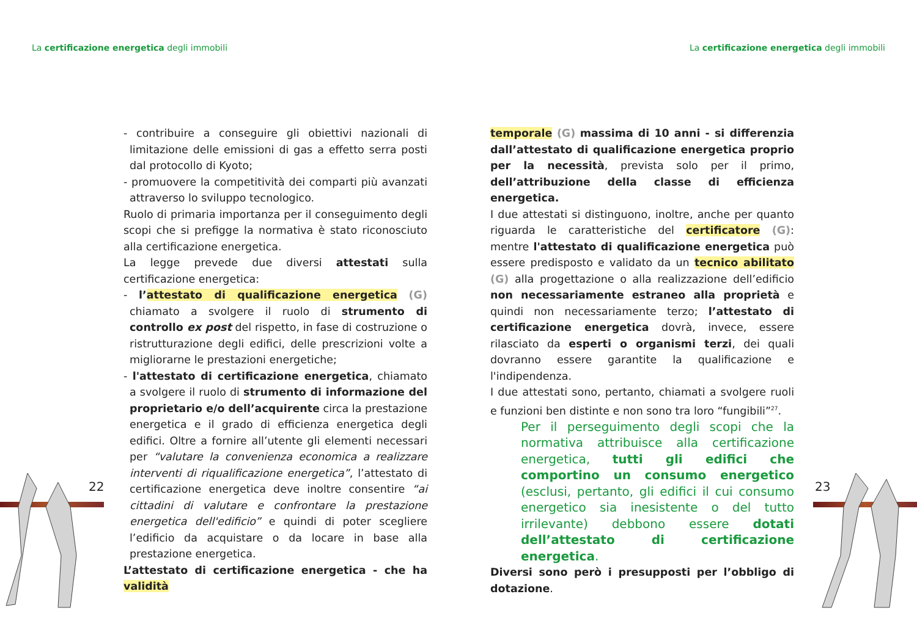La certificazione energetica degli immobili
La certificazione energetica degli immobili
22 23
- contribuire a conseguire gli obiettivi nazionali di limitazione delle emissioni di gas a effetto serra posti dal protocollo di Kyoto;
- promuovere la competitività dei comparti più avanzati attraverso lo sviluppo tecnologico.
Ruolo di primaria importanza per il conseguimento degli scopi che si prefigge la normativa è stato riconosciuto alla certificazione energetica.
La legge prevede due diversi attestati sulla certificazione energetica:
- l’attestato di qualificazione energetica (G) chiamato a svolgere il ruolo di strumento di controllo ex post del rispetto, in fase di costruzione o ristrutturazione degli edifici, delle prescrizioni volte a migliorarne le prestazioni energetiche;
- l'attestato di certificazione energetica, chiamato a svolgere il ruolo di strumento di informazione del proprietario e/o dell’acquirente circa la prestazione energetica e il grado di efficienza energetica degli edifici. Oltre a fornire all’utente gli elementi necessari per “valutare la convenienza economica a realizzare interventi di riqualificazione energetica”, l’attestato di certificazione energetica deve inoltre consentire “ai cittadini di valutare e confrontare la prestazione energetica dell'edificio” e quindi di poter scegliere l’edificio da acquistare o da locare in base alla prestazione energetica.
L’attestato di certificazione energetica - che ha validità
temporale (G) massima di 10 anni - si differenzia dall’attestato di qualificazione energetica proprio per la necessità, prevista solo per il primo, dell’attribuzione della classe di efficienza energetica.
I due attestati si distinguono, inoltre, anche per quanto riguarda le caratteristiche del certificatore (G): mentre l'attestato di qualificazione energetica può essere predisposto e validato da un tecnico abilitato (G) alla progettazione o alla realizzazione dell’edificio non necessariamente estraneo alla proprietà e quindi non necessariamente terzo; l’attestato di certificazione energetica dovrà, invece, essere rilasciato da esperti o organismi terzi, dei quali dovranno essere garantite la qualificazione e l'indipendenza.
I due attestati sono, pertanto, chiamati a svolgere ruoli e funzioni ben distinte e non sono tra loro “fungibili”<sup>27</sup>.
Per il perseguimento degli scopi che la normativa attribuisce alla certificazione energetica, tutti gli edifici che comportino un consumo energetico (esclusi, pertanto, gli edifici il cui consumo energetico sia inesistente o del tutto irrilevante) debbono essere dotati dell’attestato di certificazione energetica.
Diversi sono però i presupposti per l’obbligo di dotazione.